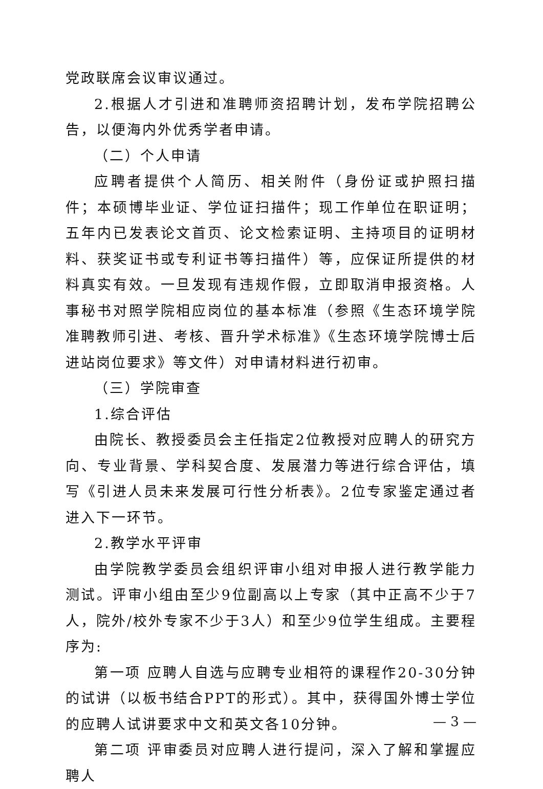党政联席会议审议通过。
2.根据人才引进和准聘师资招聘计划，发布学院招聘公告，以便海内外优秀学者申请。
（二）个人申请
应聘者提供个人简历、相关附件（身份证或护照扫描件；本硕博毕业证、学位证扫描件；现工作单位在职证明；五年内已发表论文首页、论文检索证明、主持项目的证明材料、获奖证书或专利证书等扫描件）等，应保证所提供的材料真实有效。一旦发现有违规作假，立即取消申报资格。人事秘书对照学院相应岗位的基本标准（参照《生态环境学院准聘教师引进、考核、晋升学术标准》《生态环境学院博士后进站岗位要求》等文件）对申请材料进行初审。
（三）学院审查
1.综合评估
由院长、教授委员会主任指定2位教授对应聘人的研究方向、专业背景、学科契合度、发展潜力等进行综合评估，填写《引进人员未来发展可行性分析表》。2位专家鉴定通过者进入下一环节。
2.教学水平评审
由学院教学委员会组织评审小组对申报人进行教学能力测试。评审小组由至少9位副高以上专家（其中正高不少于7人，院外/校外专家不少于3人）和至少9位学生组成。主要程序为:
第一项 应聘人自选与应聘专业相符的课程作20-30分钟的试讲（以板书结合PPT的形式）。其中，获得国外博士学位的应聘人试讲要求中文和英文各10分钟。
第二项 评审委员对应聘人进行提问，深入了解和掌握应聘人
— 3 —